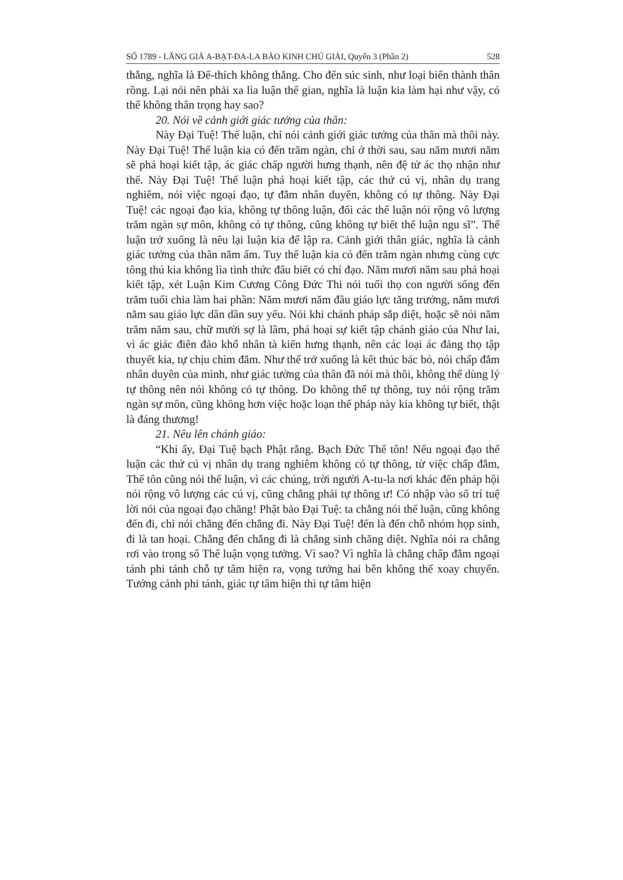SỐ 1789 - LĂNG GIÀ A-BẠT-ĐA-LA BẢO KINH CHÚ GIẢI, Quyển 3 (Phần 2) 528
thắng, nghĩa là Đế-thích không thắng. Cho đến súc sinh, như loại biến thành thân rồng. Lại nói nên phải xa lìa luận thế gian, nghĩa là luận kia làm hại như vậy, có thể không thân trọng hay sao?
20. Nói về cảnh giới giác tưởng của thân:
Này Đại Tuệ! Thế luận, chỉ nói cảnh giới giác tưởng của thân mà thôi này. Này Đại Tuệ! Thế luận kia có đến trăm ngàn, chỉ ở thời sau, sau năm mươi năm sẽ phá hoại kiết tập, ác giác chấp người hưng thạnh, nên đệ tử ác thọ nhận như thế. Này Đại Tuệ! Thế luận phá hoại kiết tập, các thứ cú vị, nhân dụ trang nghiêm, nói việc ngoại đạo, tự đắm nhân duyên, không có tự thông. Này Đại Tuệ! các ngoại đạo kia, không tự thông luận, đối các thế luận nói rộng vô lượng trăm ngàn sự môn, không có tự thông, cũng không tự biết thế luận ngu sĩ”. Thế luận trở xuống là nêu lại luận kia để lập ra. Cảnh giới thân giác, nghĩa là cảnh giác tưởng của thân năm ấm. Tuy thế luận kia có đến trăm ngàn nhưng cùng cực tông thú kia không lìa tình thức đâu biết có chí đạo. Năm mươi năm sau phá hoại kiết tập, xét Luận Kim Cương Công Đức Thi nói tuổi thọ con người sống đến trăm tuổi chia làm hai phần: Năm mươi năm đầu giáo lực tăng trưởng, năm mươi năm sau giáo lực dần dần suy yếu. Nói khi chánh pháp sắp diệt, hoặc sẽ nói năm trăm năm sau, chữ mười sợ là lầm, phá hoại sự kiết tập chánh giáo của Như lai, vì ác giác điên đảo khổ nhân tà kiến hưng thạnh, nên các loại ác đảng thọ tập thuyết kia, tự chịu chìm đắm. Như thế trở xuống là kết thúc bác bỏ, nói chấp đắm nhân duyên của mình, như giác tưởng của thân đã nói mà thôi, không thể dùng lý tự thông nên nói không có tự thông. Do không thể tự thông, tuy nói rộng trăm ngàn sự môn, cũng không hơn việc hoặc loạn thế pháp này kia không tự biết, thật là đáng thương!
21. Nêu lên chánh giáo:
“Khi ấy, Đại Tuệ bạch Phật rằng. Bạch Đức Thế tôn! Nếu ngoại đạo thế luận các thứ cú vị nhân dụ trang nghiêm không có tự thông, từ việc chấp đắm, Thế tôn cũng nói thế luận, vì các chúng, trời người A-tu-la nơi khác đến pháp hội nói rộng vô lượng các cú vị, cũng chẳng phải tự thông ư! Có nhập vào số trí tuệ lời nói của ngoại đạo chăng! Phật bảo Đại Tuệ: ta chẳng nói thế luận, cũng không đến đi, chỉ nói chẳng đến chẳng đi. Này Đại Tuệ! đến là đến chỗ nhóm họp sinh, đi là tan hoại. Chẳng đến chẳng đi là chẳng sinh chăng diệt. Nghĩa nói ra chẳng rơi vào trong số Thế luận vọng tưởng. Vì sao? Vì nghĩa là chẳng chấp đắm ngoại tánh phi tánh chỗ tự tâm hiện ra, vọng tưởng hai bên không thể xoay chuyển. Tướng cảnh phi tánh, giác tự tâm hiện thì tự tâm hiện